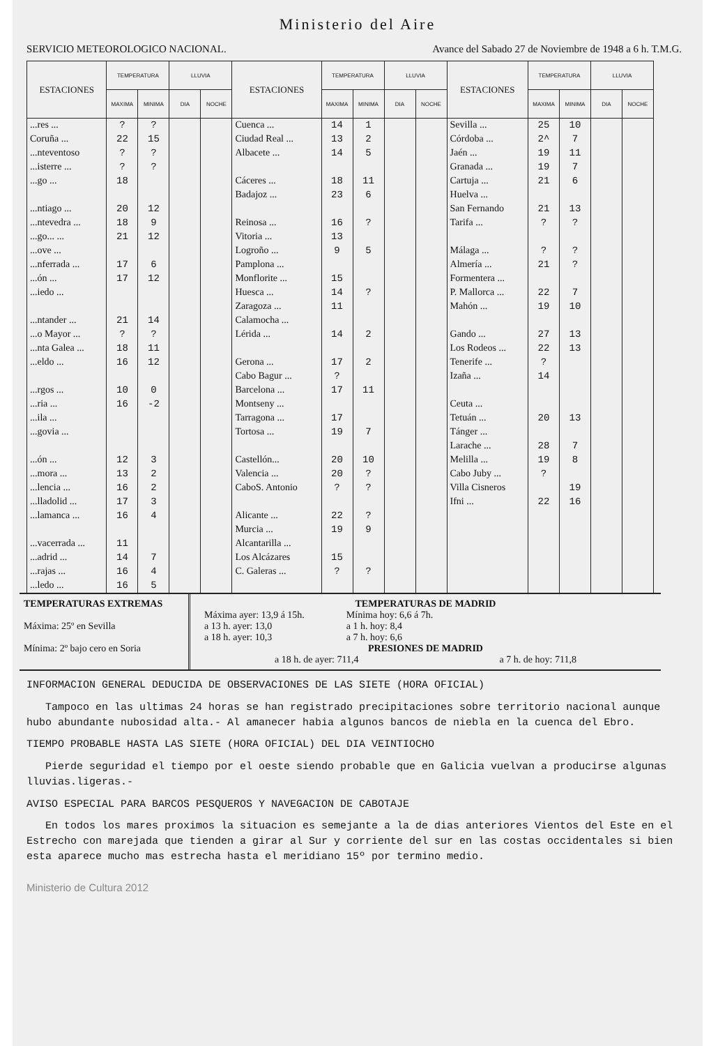Ministerio del Aire
SERVICIO METEOROLOGICO NACIONAL. Avance del Sabado 27 de Noviembre de 1948 a 6 h. T.M.G.
| ESTACIONES | TEMPERATURA | | LLUVIA | | ESTACIONES | TEMPERATURA | | LLUVIA | | ESTACIONES | TEMPERATURA | | LLUVIA | |
| --- | --- | --- | --- | --- | --- | --- | --- | --- | --- | --- | --- | --- | --- | --- |
| | MAXIMA | MINIMA | DIA | NOCHE | | MAXIMA | MINIMA | DIA | NOCHE | | MAXIMA | MINIMA | DIA | NOCHE |
| ...res ... | ? | ? | | | Cuenca ... | 14 | 1 | | | Sevilla ... | 25 | 10 | | |
| Coruña ... | 22 | 15 | | | Ciudad Real ... | 13 | 2 | | | Córdoba ... | 2^ | 7 | | |
| ...nteventoso | ? | ? | | | Albacete ... | 14 | 5 | | | Jaén ... | 19 | 11 | | |
| ...isterre ... | ? | ? | | | | | | | | Granada ... | 19 | 7 | | |
| ...go ... | 18 | | | | Cáceres ... | 18 | 11 | | | Cartuja ... | 21 | 6 | | |
| | | | | | Badajoz ... | 23 | 6 | | | Huelva ... | | | | |
| ...ntiago ... | 20 | 12 | | | | | | | | San Fernando | 21 | 13 | | |
| ...ntevedra ... | 18 | 9 | | | Reinosa ... | 16 | ? | | | Tarifa ... | ? | ? | | |
| ...go... ... | 21 | 12 | | | Vitoria ... | 13 | | | | | | | | |
| ...ove ... | | | | | Logroño ... | 9 | 5 | | | Málaga ... | ? | ? | | |
| ...nferrada ... | 17 | 6 | | | Pamplona ... | | | | | Almería ... | 21 | ? | | |
| ...ón ... | 17 | 12 | | | Monflorite ... | 15 | | | | Formentera ... | | | | |
| ...iedo ... | | | | | Huesca ... | 14 | ? | | | P. Mallorca ... | 22 | 7 | | |
| | | | | | Zaragoza ... | 11 | | | | Mahón ... | 19 | 10 | | |
| ...ntander ... | 21 | 14 | | | Calamocha ... | | | | | | | | | |
| ...o Mayor ... | ? | ? | | | Lérida ... | 14 | 2 | | | Gando ... | 27 | 13 | | |
| ...nta Galea ... | 18 | 11 | | | | | | | | Los Rodeos ... | 22 | 13 | | |
| ...eldo ... | 16 | 12 | | | Gerona ... | 17 | 2 | | | Tenerife ... | ? | | | |
| | | | | | Cabo Bagur ... | ? | | | | Izaña ... | 14 | | | |
| ...rgos ... | 10 | 0 | | | Barcelona ... | 17 | 11 | | | | | | | |
| ...ria ... | 16 | -2 | | | Montseny ... | | | | | Ceuta ... | | | | |
| ...ila ... | | | | | Tarragona ... | 17 | | | | Tetuán ... | 20 | 13 | | |
| ...govia ... | | | | | Tortosa ... | 19 | 7 | | | Tánger ... | | | | |
| | | | | | | | | | | Larache ... | 28 | 7 | | |
| ...ón ... | 12 | 3 | | | Castellón... | 20 | 10 | | | Melilla ... | 19 | 8 | | |
| ...mora ... | 13 | 2 | | | Valencia ... | 20 | ? | | | Cabo Juby ... | ? | | | |
| ...lencia ... | 16 | 2 | | | CaboS. Antonio | ? | ? | | | Villa Cisneros | | 19 | | |
| ...lladolid ... | 17 | 3 | | | | | | | | Ifni ... | 22 | 16 | | |
| ...lamanca ... | 16 | 4 | | | Alicante ... | 22 | ? | | | | | | | |
| | | | | | Murcia ... | 19 | 9 | | | | | | | |
| ...vacerrada ... | 11 | | | | Alcantarilla ... | | | | | | | | | |
| ...adrid ... | 14 | 7 | | | Los Alcázares | 15 | | | | | | | | |
| ...rajas ... | 16 | 4 | | | C. Galeras ... | ? | ? | | | | | | | |
| ...ledo ... | 16 | 5 | | | | | | | | | | | | |
TEMPERATURAS EXTREMAS
Máxima: 25º en Sevilla
Mínima: 2º bajo cero en Soria
TEMPERATURAS DE MADRID
Máxima ayer: 13,9 á 15h.
a 13 h. ayer: 13,0
a 18 h. ayer: 10,3
Mínima hoy: 6,6 á 7h.
a 1 h. hoy: 8,4
a 7 h. hoy: 6,6
PRESIONES DE MADRID
a 18 h. de ayer: 711,4 a 7 h. de hoy: 711,8
INFORMACION GENERAL DEDUCIDA DE OBSERVACIONES DE LAS SIETE (HORA OFICIAL)
Tampoco en las ultimas 24 horas se han registrado precipitaciones sobre territorio nacional aunque hubo abundante nubosidad alta.- Al amanecer habia algunos bancos de niebla en la cuenca del Ebro.
TIEMPO PROBABLE HASTA LAS SIETE (HORA OFICIAL) DEL DIA VEINTIOCHO
Pierde seguridad el tiempo por el oeste siendo probable que en Galicia vuelvan a producirse algunas lluvias.ligeras.-
AVISO ESPECIAL PARA BARCOS PESQUEROS Y NAVEGACION DE CABOTAJE
En todos los mares proximos la situacion es semejante a la de dias anteriores Vientos del Este en el Estrecho con marejada que tienden a girar al Sur y corriente del sur en las costas occidentales si bien esta aparece mucho mas estrecha hasta el meridiano 15º por termino medio.
Ministerio de Cultura 2012